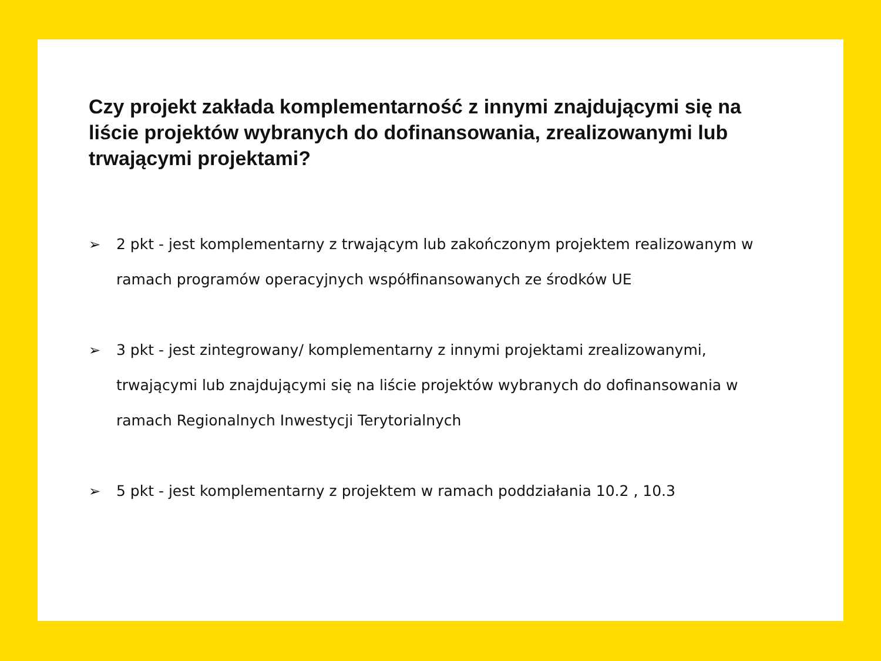Czy projekt zakłada komplementarność z innymi znajdującymi się na liście projektów wybranych do dofinansowania, zrealizowanymi lub trwającymi projektami?
➢ 2 pkt - jest komplementarny z trwającym lub zakończonym projektem realizowanym w ramach programów operacyjnych współfinansowanych ze środków UE
➢ 3 pkt - jest zintegrowany/ komplementarny z innymi projektami zrealizowanymi, trwającymi lub znajdującymi się na liście projektów wybranych do dofinansowania w ramach Regionalnych Inwestycji Terytorialnych
➢ 5 pkt - jest komplementarny z projektem w ramach poddziałania 10.2 , 10.3